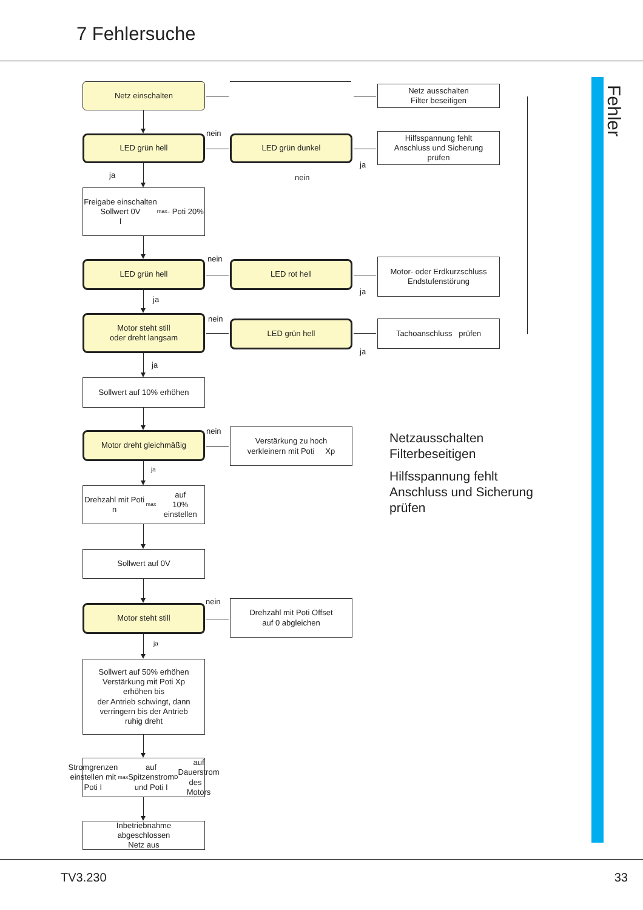7 Fehlersuche
Fehler
Netz einschalten
Netz ausschalten
Filter beseitigen
LED grün hell
nein
LED grün dunkel
ja
Hilfsspannung fehlt
Anschluss und Sicherung
prüfen
ja nein
Freigabe einschalten
Sollwert 0V
I<sub>max</sub> - Poti 20%
LED grün hell
nein
LED rot hell
ja
Motor- oder Erdkurzschluss
Endstufenstörung
ja
Motor steht still
oder dreht langsam
nein
LED grün hell
ja
Tachoanschluss prüfen
ja
Sollwert auf 10% erhöhen
Motor dreht gleichmäßig
nein
Verstärkung zu hoch
verkleinern mit Poti Xp
Netzausschalten
Filterbeseitigen
Hilfsspannung fehlt
Anschluss und Sicherung
prüfen
ja
Drehzahl mit Poti n <sub>max</sub> auf
10% einstellen
Sollwert auf 0V
Motor steht still
nein
Drehzahl mit Poti Offset
auf 0 abgleichen
ja
Sollwert auf 50% erhöhen
Verstärkung mit Poti Xp
erhöhen bis
der Antrieb schwingt, dann
verringern bis der Antrieb
ruhig dreht
Stromgrenzen einstellen mit
Poti I<sub>max</sub> auf Spitzenstrom
und Poti I <sub>D</sub> auf Dauerstrom
des Motors
Inbetriebnahme
abgeschlossen
Netz aus
TV3.230 33